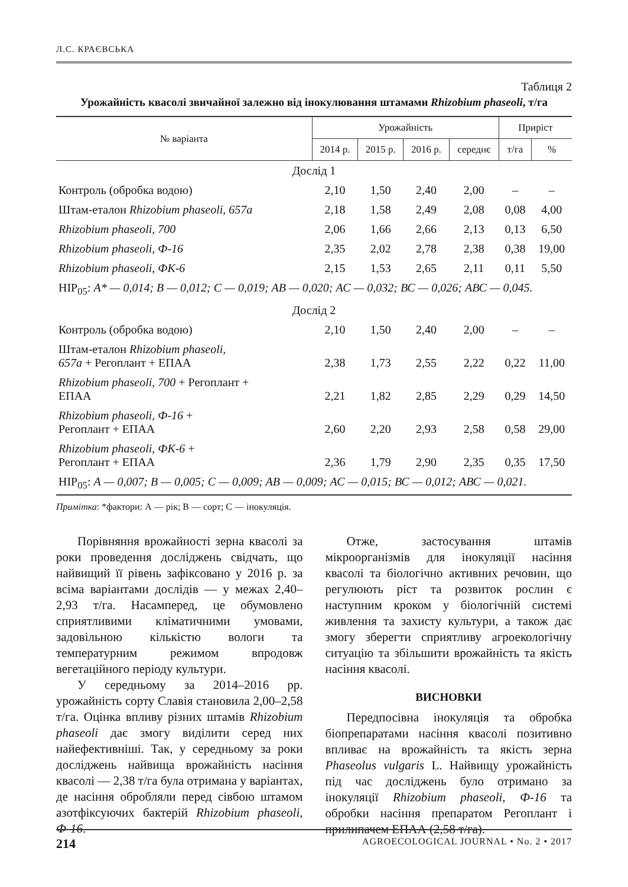Л.С. КРАЄВСЬКА
Таблиця 2
Урожайність квасолі звичайної залежно від інокулювання штамами Rhizobium phaseoli, т/га
| № варіанта | Урожайність | | | | Приріст | |
| --- | --- | --- | --- | --- | --- | --- |
| | 2014 р. | 2015 р. | 2016 р. | середнє | т/га | % |
| Дослід 1 | | | | | | |
| Контроль (обробка водою) | 2,10 | 1,50 | 2,40 | 2,00 | – | – |
| Штам-еталон Rhizobium phaseoli, 657а | 2,18 | 1,58 | 2,49 | 2,08 | 0,08 | 4,00 |
| Rhizobium phaseoli, 700 | 2,06 | 1,66 | 2,66 | 2,13 | 0,13 | 6,50 |
| Rhizobium phaseoli, Ф-16 | 2,35 | 2,02 | 2,78 | 2,38 | 0,38 | 19,00 |
| Rhizobium phaseoli, ФК-6 | 2,15 | 1,53 | 2,65 | 2,11 | 0,11 | 5,50 |
| НІР<sub>05</sub>: А* — 0,014; В — 0,012; С — 0,019; АВ — 0,020; АС — 0,032; ВС — 0,026; АВС — 0,045. | | | | | | |
| Дослід 2 | | | | | | |
| Контроль (обробка водою) | 2,10 | 1,50 | 2,40 | 2,00 | – | – |
| Штам-еталон Rhizobium phaseoli, 657а + Регоплант + ЕПАА | 2,38 | 1,73 | 2,55 | 2,22 | 0,22 | 11,00 |
| Rhizobium phaseoli, 700 + Регоплант + ЕПАА | 2,21 | 1,82 | 2,85 | 2,29 | 0,29 | 14,50 |
| Rhizobium phaseoli, Ф-16 + Регоплант + ЕПАА | 2,60 | 2,20 | 2,93 | 2,58 | 0,58 | 29,00 |
| Rhizobium phaseoli, ФК-6 + Регоплант + ЕПАА | 2,36 | 1,79 | 2,90 | 2,35 | 0,35 | 17,50 |
| НІР<sub>05</sub>: А — 0,007; В — 0,005; С — 0,009; АВ — 0,009; АС — 0,015; ВС — 0,012; АВС — 0,021. | | | | | | |
Примітка: *фактори: А — рік; В — сорт; С — інокуляція.
Порівняння врожайності зерна квасолі за роки проведення досліджень свідчать, що найвищий її рівень зафіксовано у 2016 р. за всіма варіантами дослідів — у межах 2,40–2,93 т/га. Насамперед, це обумовлено сприятливими кліматичними умовами, задовільною кількістю вологи та температурним режимом впродовж вегетаційного періоду культури.
У середньому за 2014–2016 рр. урожайність сорту Славія становила 2,00–2,58 т/га. Оцінка впливу різних штамів Rhizobium phaseoli дає змогу виділити серед них найефективніші. Так, у середньому за роки досліджень найвища врожайність насіння квасолі — 2,38 т/га була отримана у варіантах, де насіння обробляли перед сівбою штамом азотфіксуючих бактерій Rhizobium phaseoli, Ф-16.
Отже, застосування штамів мікроорганізмів для інокуляції насіння квасолі та біологічно активних речовин, що регулюють ріст та розвиток рослин є наступним кроком у біологічній системі живлення та захисту культури, а також дає змогу зберегти сприятливу агроекологічну ситуацію та збільшити врожайність та якість насіння квасолі.
ВИСНОВКИ
Передпосівна інокуляція та обробка біопрепаратами насіння квасолі позитивно впливає на врожайність та якість зерна Phaseolus vulgaris L. Найвищу урожайність під час досліджень було отримано за інокуляції Rhizobium phaseoli, Ф-16 та обробки насіння препаратом Регоплант і прилипачем ЕПАА (2,58 т/га).
214 AGROECOLOGICAL JOURNAL • No. 2 • 2017